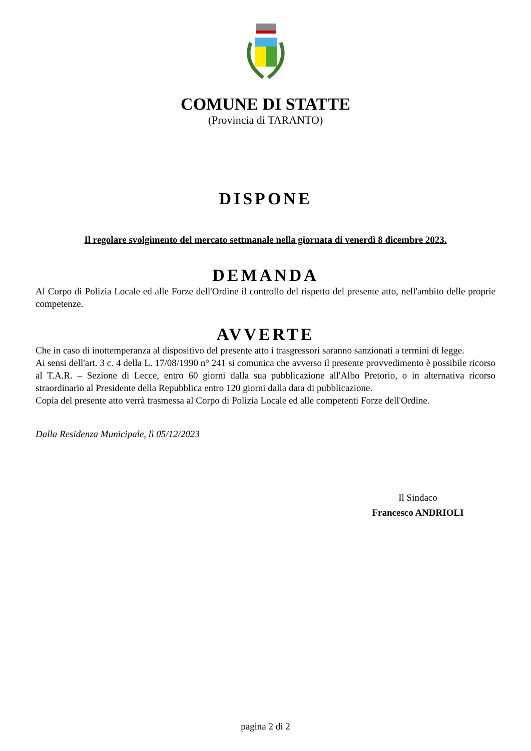COMUNE DI STATTE
(Provincia di TARANTO)
DISPONE
Il regolare svolgimento del mercato settmanale nella giornata di venerdì 8 dicembre 2023.
DEMANDA
Al Corpo di Polizia Locale ed alle Forze dell'Ordine il controllo del rispetto del presente atto, nell'ambito delle proprie competenze.
AVVERTE
Che in caso di inottemperanza al dispositivo del presente atto i trasgressori saranno sanzionati a termini di legge.
Ai sensi dell'art. 3 c. 4 della L. 17/08/1990 n° 241 si comunica che avverso il presente provvedimento è possibile ricorso al T.A.R. – Sezione di Lecce, entro 60 giorni dalla sua pubblicazione all'Albo Pretorio, o in alternativa ricorso straordinario al Presidente della Repubblica entro 120 giorni dalla data di pubblicazione.
Copia del presente atto verrà trasmessa al Corpo di Polizia Locale ed alle competenti Forze dell'Ordine.
Dalla Residenza Municipale, lì 05/12/2023
Il Sindaco
Francesco ANDRIOLI
pagina 2 di 2